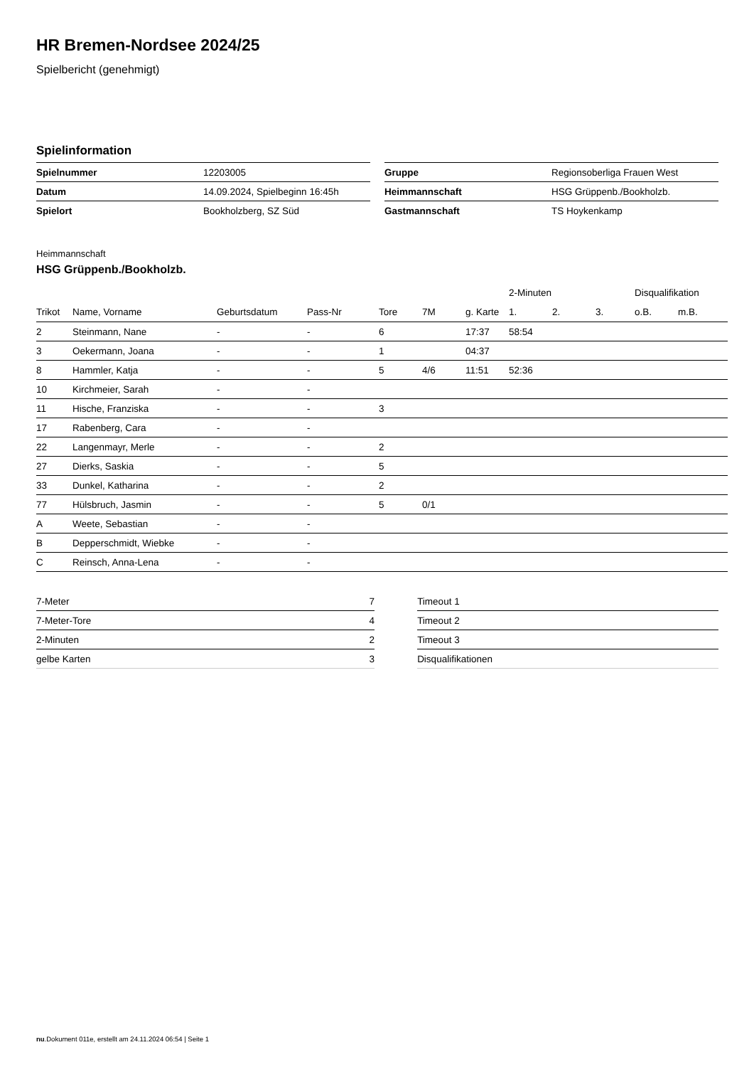HR Bremen-Nordsee 2024/25
Spielbericht (genehmigt)
Spielinformation
| Spielnummer | 12203005 |
| Datum | 14.09.2024, Spielbeginn 16:45h |
| Spielort | Bookholzberg, SZ Süd |
| Gruppe | Regionsoberliga Frauen West |
| Heimmannschaft | HSG Grüppenb./Bookholzb. |
| Gastmannschaft | TS Hoykenkamp |
Heimmannschaft
HSG Grüppenb./Bookholzb.
| | | | | | | | 2-Minuten | | | Disqualifikation | |
| --- | --- | --- | --- | --- | --- | --- | --- | --- | --- | --- | --- |
| Trikot | Name, Vorname | Geburtsdatum | Pass-Nr | Tore | 7M | g. Karte | 1. | 2. | 3. | o.B. | m.B. |
| 2 | Steinmann, Nane | - | - | 6 | | 17:37 | 58:54 | | | | |
| 3 | Oekermann, Joana | - | - | 1 | | 04:37 | | | | | |
| 8 | Hammler, Katja | - | - | 5 | 4/6 | 11:51 | 52:36 | | | | |
| 10 | Kirchmeier, Sarah | - | - | | | | | | | | |
| 11 | Hische, Franziska | - | - | 3 | | | | | | | |
| 17 | Rabenberg, Cara | - | - | | | | | | | | |
| 22 | Langenmayr, Merle | - | - | 2 | | | | | | | |
| 27 | Dierks, Saskia | - | - | 5 | | | | | | | |
| 33 | Dunkel, Katharina | - | - | 2 | | | | | | | |
| 77 | Hülsbruch, Jasmin | - | - | 5 | 0/1 | | | | | | |
| A | Weete, Sebastian | - | - | | | | | | | | |
| B | Depperschmidt, Wiebke | - | - | | | | | | | | |
| C | Reinsch, Anna-Lena | - | - | | | | | | | | |
| 7-Meter | 7 |
| 7-Meter-Tore | 4 |
| 2-Minuten | 2 |
| gelbe Karten | 3 |
| Timeout 1 |
| Timeout 2 |
| Timeout 3 |
| Disqualifikationen |
nu.Dokument 011e, erstellt am 24.11.2024 06:54 | Seite 1